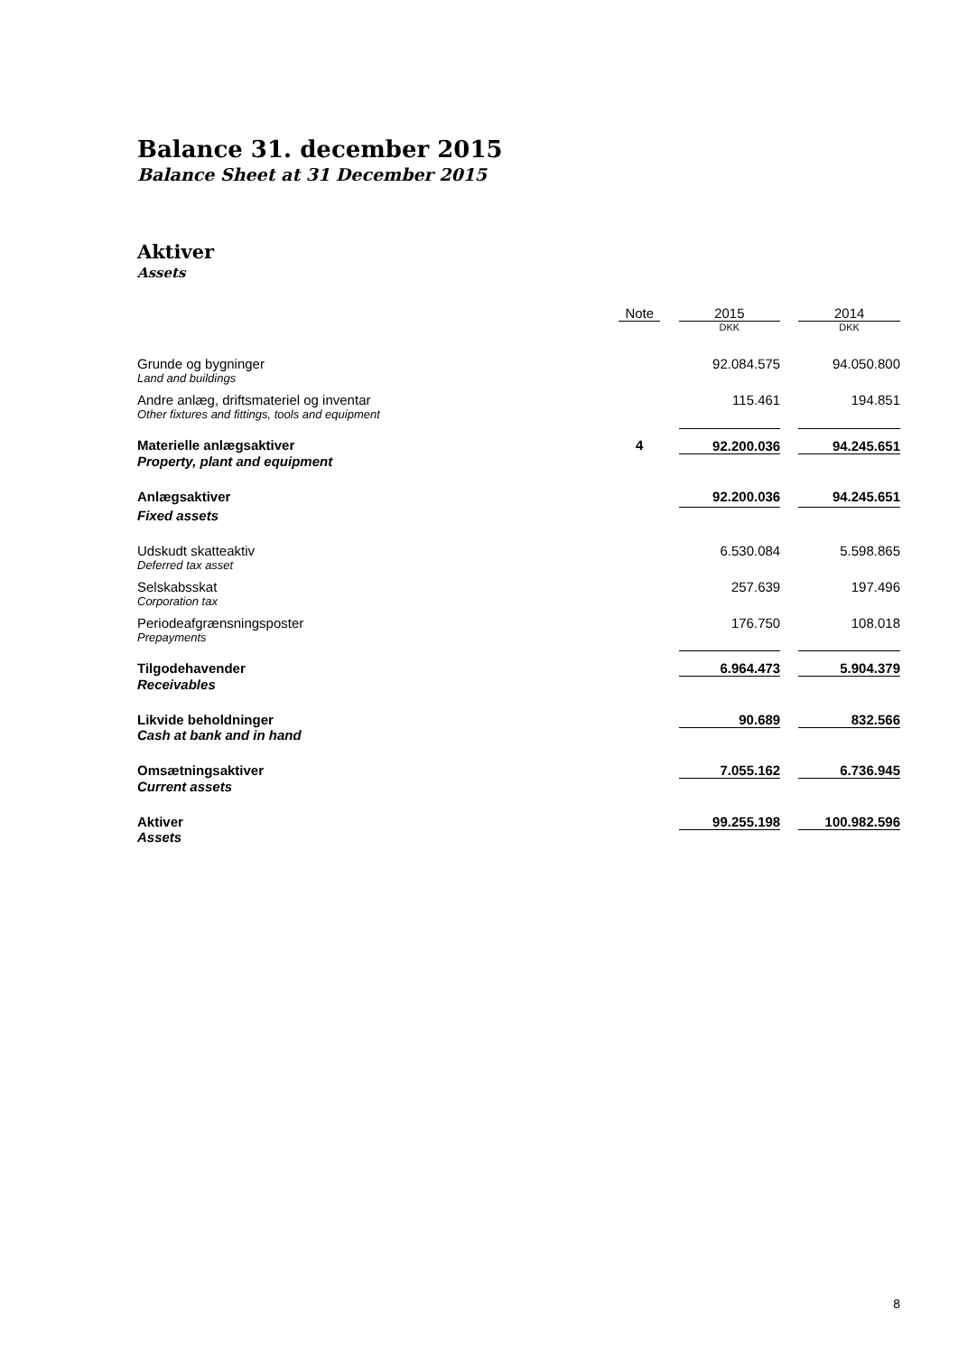Balance 31. december 2015
Balance Sheet at 31 December 2015
Aktiver
Assets
| | Note | | 2015 | | 2014 |
| | | | DKK | | DKK |
| Grunde og bygninger Land and buildings | | | 92.084.575 | | 94.050.800 |
| Andre anlæg, driftsmateriel og inventar Other fixtures and fittings, tools and equipment | | | 115.461 | | 194.851 |
| Materielle anlægsaktiver | 4 | | 92.200.036 | | 94.245.651 |
| Property, plant and equipment | | | | | |
| Anlægsaktiver | | | 92.200.036 | | 94.245.651 |
| Fixed assets | | | | | |
| Udskudt skatteaktiv Deferred tax asset | | | 6.530.084 | | 5.598.865 |
| Selskabsskat Corporation tax | | | 257.639 | | 197.496 |
| Periodeafgrænsningsposter Prepayments | | | 176.750 | | 108.018 |
| Tilgodehavender | | | 6.964.473 | | 5.904.379 |
| Receivables | | | | | |
| Likvide beholdninger | | | 90.689 | | 832.566 |
| Cash at bank and in hand | | | | | |
| Omsætningsaktiver | | | 7.055.162 | | 6.736.945 |
| Current assets | | | | | |
| Aktiver | | | 99.255.198 | | 100.982.596 |
| Assets | | | | | |
8